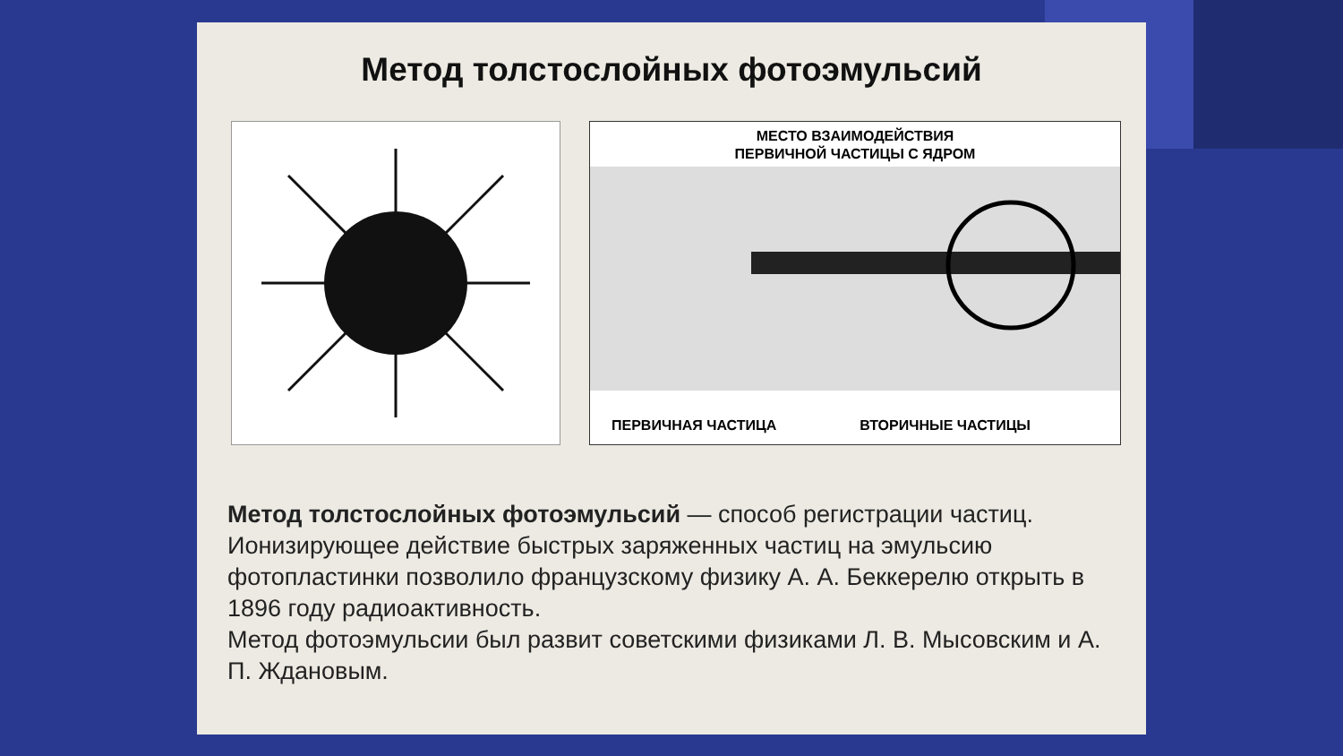Метод толстослойных фотоэмульсий
МЕСТО ВЗАИМОДЕЙСТВИЯ
ПЕРВИЧНОЙ ЧАСТИЦЫ С ЯДРОМ
ПЕРВИЧНАЯ ЧАСТИЦА ВТОРИЧНЫЕ ЧАСТИЦЫ
Метод толстослойных фотоэмульсий — способ регистрации частиц. Ионизирующее действие быстрых заряженных частиц на эмульсию фотопластинки позволило французскому физику А. А. Беккерелю открыть в 1896 году радиоактивность.
Метод фотоэмульсии был развит советскими физиками Л. В. Мысовским и А. П. Ждановым.